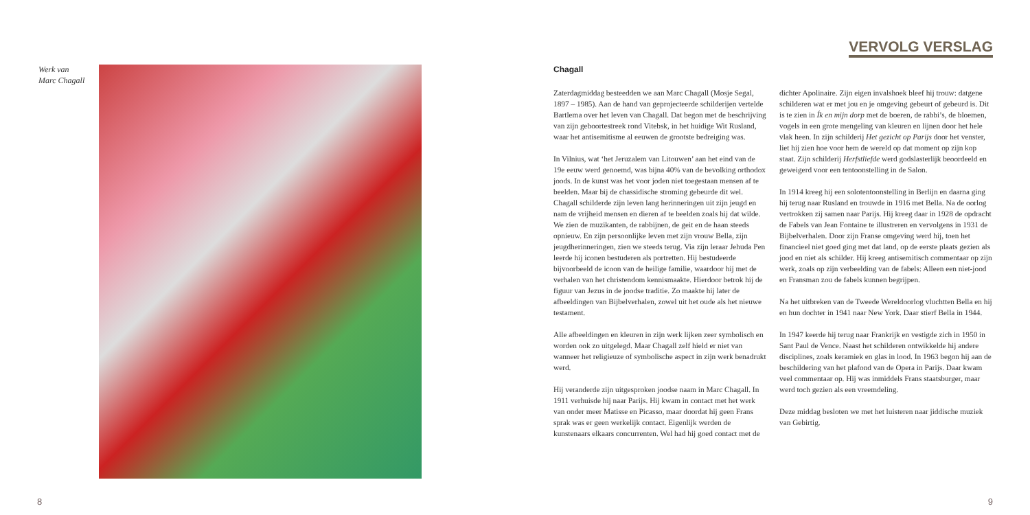Werk van
Marc Chagall
8
VERVOLG VERSLAG
Chagall
Zaterdagmiddag besteedden we aan Marc Chagall (Mosje Segal, 1897 – 1985). Aan de hand van geprojecteerde schilderijen vertelde Bartlema over het leven van Chagall. Dat begon met de beschrijving van zijn geboortestreek rond Vitebsk, in het huidige Wit Rusland, waar het antisemitisme al eeuwen de grootste bedreiging was.
In Vilnius, wat ‘het Jeruzalem van Litouwen’ aan het eind van de 19e eeuw werd genoemd, was bijna 40% van de bevolking orthodox joods. In de kunst was het voor joden niet toegestaan mensen af te beelden. Maar bij de chassidische stroming gebeurde dit wel. Chagall schilderde zijn leven lang herinneringen uit zijn jeugd en nam de vrijheid mensen en dieren af te beelden zoals hij dat wilde. We zien de muzikanten, de rabbijnen, de geit en de haan steeds opnieuw. En zijn persoonlijke leven met zijn vrouw Bella, zijn jeugdherinneringen, zien we steeds terug. Via zijn leraar Jehuda Pen leerde hij iconen bestuderen als portretten. Hij bestudeerde bijvoorbeeld de icoon van de heilige familie, waardoor hij met de verhalen van het christendom kennismaakte. Hierdoor betrok hij de figuur van Jezus in de joodse traditie. Zo maakte hij later de afbeeldingen van Bijbelverhalen, zowel uit het oude als het nieuwe testament.
Alle afbeeldingen en kleuren in zijn werk lijken zeer symbolisch en worden ook zo uitgelegd. Maar Chagall zelf hield er niet van wanneer het religieuze of symbolische aspect in zijn werk benadrukt werd.
Hij veranderde zijn uitgesproken joodse naam in Marc Chagall. In 1911 verhuisde hij naar Parijs. Hij kwam in contact met het werk van onder meer Matisse en Picasso, maar doordat hij geen Frans sprak was er geen werkelijk contact. Eigenlijk werden de kunstenaars elkaars concurrenten. Wel had hij goed contact met de dichter Apolinaire. Zijn eigen invalshoek bleef hij trouw: datgene schilderen wat er met jou en je omgeving gebeurt of gebeurd is. Dit is te zien in Ík en mijn dorp met de boeren, de rabbi’s, de bloemen, vogels in een grote mengeling van kleuren en lijnen door het hele vlak heen. In zijn schilderij Het gezicht op Parijs door het venster, liet hij zien hoe voor hem de wereld op dat moment op zijn kop staat. Zijn schilderij Herfstliefde werd godslasterlijk beoordeeld en geweigerd voor een tentoonstelling in de Salon.
In 1914 kreeg hij een solotentoonstelling in Berlijn en daarna ging hij terug naar Rusland en trouwde in 1916 met Bella. Na de oorlog vertrokken zij samen naar Parijs. Hij kreeg daar in 1928 de opdracht de Fabels van Jean Fontaine te illustreren en vervolgens in 1931 de Bijbelverhalen. Door zijn Franse omgeving werd hij, toen het financieel niet goed ging met dat land, op de eerste plaats gezien als jood en niet als schilder. Hij kreeg antisemitisch commentaar op zijn werk, zoals op zijn verbeelding van de fabels: Alleen een niet-jood en Fransman zou de fabels kunnen begrijpen.
Na het uitbreken van de Tweede Wereldoorlog vluchtten Bella en hij en hun dochter in 1941 naar New York. Daar stierf Bella in 1944.
In 1947 keerde hij terug naar Frankrijk en vestigde zich in 1950 in Sant Paul de Vence. Naast het schilderen ontwikkelde hij andere disciplines, zoals keramiek en glas in lood. In 1963 begon hij aan de beschildering van het plafond van de Opera in Parijs. Daar kwam veel commentaar op. Hij was inmiddels Frans staatsburger, maar werd toch gezien als een vreemdeling.
Deze middag besloten we met het luisteren naar jiddische muziek van Gebirtig.
9